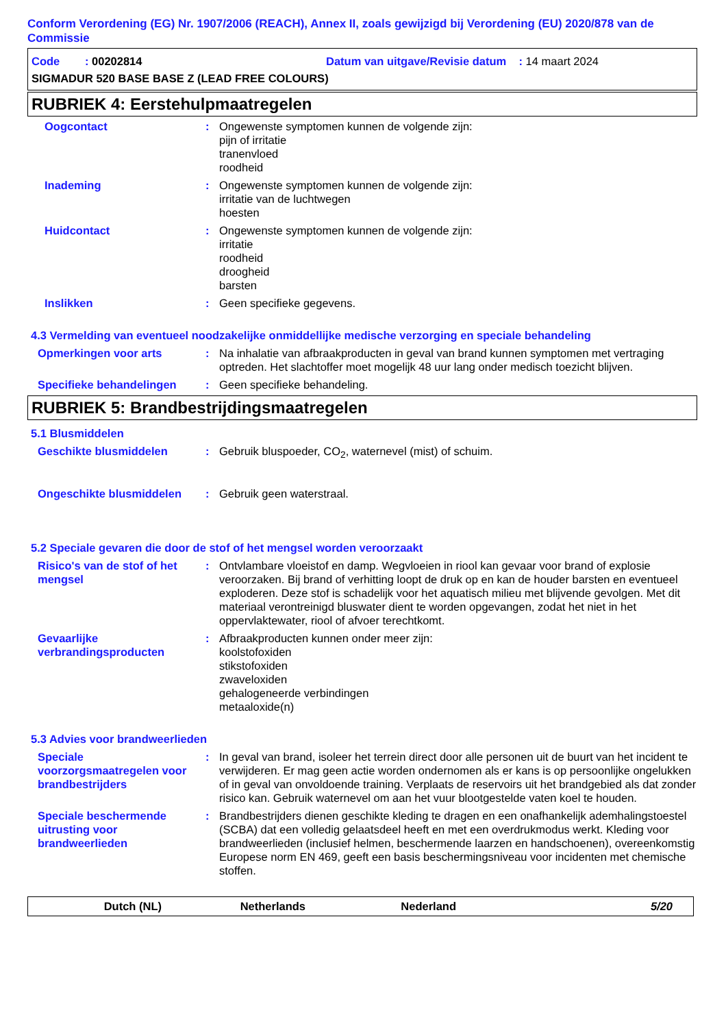Conform Verordening (EG) Nr. 1907/2006 (REACH), Annex II, zoals gewijzigd bij Verordening (EU) 2020/878 van de Commissie
Code : 00202814 Datum van uitgave/Revisie datum : 14 maart 2024
SIGMADUR 520 BASE BASE Z (LEAD FREE COLOURS)
RUBRIEK 4: Eerstehulpmaatregelen
Oogcontact : Ongewenste symptomen kunnen de volgende zijn:
pijn of irritatie
tranenvloed
roodheid
Inademing : Ongewenste symptomen kunnen de volgende zijn:
irritatie van de luchtwegen
hoesten
Huidcontact : Ongewenste symptomen kunnen de volgende zijn:
irritatie
roodheid
droogheid
barsten
Inslikken : Geen specifieke gegevens.
4.3 Vermelding van eventueel noodzakelijke onmiddellijke medische verzorging en speciale behandeling
Opmerkingen voor arts : Na inhalatie van afbraakproducten in geval van brand kunnen symptomen met vertraging optreden. Het slachtoffer moet mogelijk 48 uur lang onder medisch toezicht blijven.
Specifieke behandelingen : Geen specifieke behandeling.
RUBRIEK 5: Brandbestrijdingsmaatregelen
5.1 Blusmiddelen
Geschikte blusmiddelen : Gebruik bluspoeder, CO<sub>2</sub>, waternevel (mist) of schuim.
Ongeschikte blusmiddelen : Gebruik geen waterstraal.
5.2 Speciale gevaren die door de stof of het mengsel worden veroorzaakt
Risico's van de stof of het mengsel
: Ontvlambare vloeistof en damp. Wegvloeien in riool kan gevaar voor brand of explosie veroorzaken. Bij brand of verhitting loopt de druk op en kan de houder barsten en eventueel exploderen. Deze stof is schadelijk voor het aquatisch milieu met blijvende gevolgen. Met dit materiaal verontreinigd bluswater dient te worden opgevangen, zodat het niet in het oppervlaktewater, riool of afvoer terechtkomt.
Gevaarlijke verbrandingsproducten
: Afbraakproducten kunnen onder meer zijn:
koolstofoxiden
stikstofoxiden
zwaveloxiden
gehalogeneerde verbindingen
metaaloxide(n)
5.3 Advies voor brandweerlieden
Speciale voorzorgsmaatregelen voor brandbestrijders
: In geval van brand, isoleer het terrein direct door alle personen uit de buurt van het incident te verwijderen. Er mag geen actie worden ondernomen als er kans is op persoonlijke ongelukken of in geval van onvoldoende training. Verplaats de reservoirs uit het brandgebied als dat zonder risico kan. Gebruik waternevel om aan het vuur blootgestelde vaten koel te houden.
Speciale beschermende uitrusting voor brandweerlieden
: Brandbestrijders dienen geschikte kleding te dragen en een onafhankelijk ademhalingstoestel (SCBA) dat een volledig gelaatsdeel heeft en met een overdrukmodus werkt. Kleding voor brandweerlieden (inclusief helmen, beschermende laarzen en handschoenen), overeenkomstig Europese norm EN 469, geeft een basis beschermingsniveau voor incidenten met chemische stoffen.
Dutch (NL) Netherlands Nederland 5/20